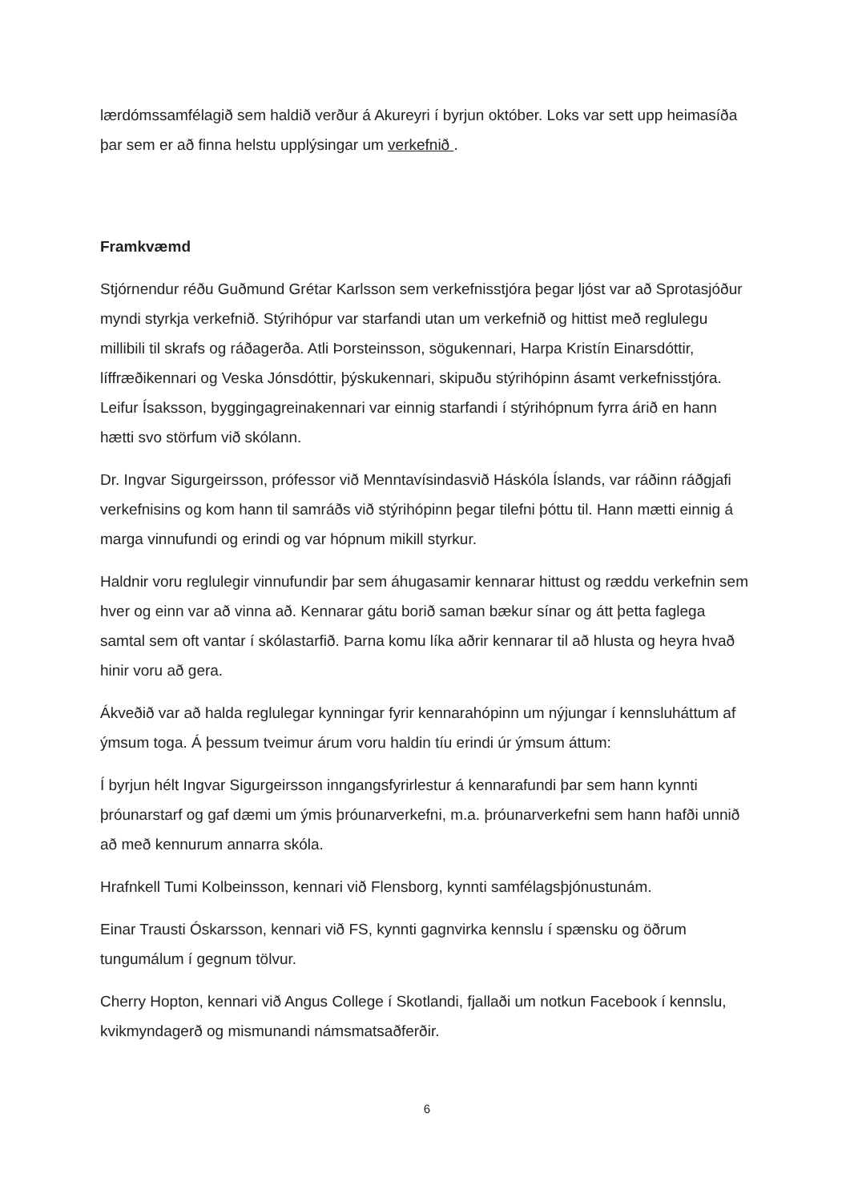lærdómssamfélagið sem haldið verður á Akureyri í byrjun október. Loks var sett upp heimasíða þar sem er að finna helstu upplýsingar um verkefnið .
Framkvæmd
Stjórnendur réðu Guðmund Grétar Karlsson sem verkefnisstjóra þegar ljóst var að Sprotasjóður myndi styrkja verkefnið. Stýrihópur var starfandi utan um verkefnið og hittist með reglulegu millibili til skrafs og ráðagerða. Atli Þorsteinsson, sögukennari, Harpa Kristín Einarsdóttir, líffræðikennari og Veska Jónsdóttir, þýskukennari, skipuðu stýrihópinn ásamt verkefnisstjóra. Leifur Ísaksson, byggingagreinakennari var einnig starfandi í stýrihópnum fyrra árið en hann hætti svo störfum við skólann.
Dr. Ingvar Sigurgeirsson, prófessor við Menntavísindasvið Háskóla Íslands, var ráðinn ráðgjafi verkefnisins og kom hann til samráðs við stýrihópinn þegar tilefni þóttu til. Hann mætti einnig á marga vinnufundi og erindi og var hópnum mikill styrkur.
Haldnir voru reglulegir vinnufundir þar sem áhugasamir kennarar hittust og ræddu verkefnin sem hver og einn var að vinna að. Kennarar gátu borið saman bækur sínar og átt þetta faglega samtal sem oft vantar í skólastarfið. Þarna komu líka aðrir kennarar til að hlusta og heyra hvað hinir voru að gera.
Ákveðið var að halda reglulegar kynningar fyrir kennarahópinn um nýjungar í kennsluháttum af ýmsum toga. Á þessum tveimur árum voru haldin tíu erindi úr ýmsum áttum:
Í byrjun hélt Ingvar Sigurgeirsson inngangsfyrirlestur á kennarafundi þar sem hann kynnti þróunarstarf og gaf dæmi um ýmis þróunarverkefni, m.a. þróunarverkefni sem hann hafði unnið að með kennurum annarra skóla.
Hrafnkell Tumi Kolbeinsson, kennari við Flensborg, kynnti samfélagsþjónustunám.
Einar Trausti Óskarsson, kennari við FS, kynnti gagnvirka kennslu í spænsku og öðrum tungumálum í gegnum tölvur.
Cherry Hopton, kennari við Angus College í Skotlandi, fjallaði um notkun Facebook í kennslu, kvikmyndagerð og mismunandi námsmatsaðferðir.
6